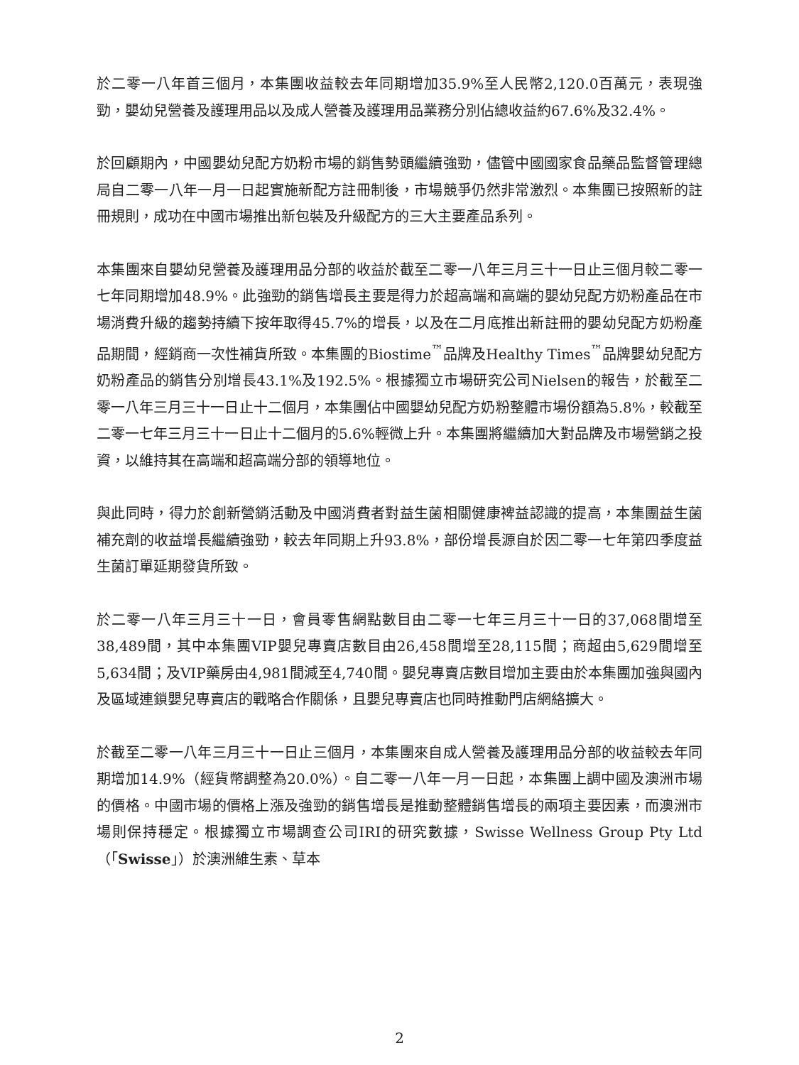於二零一八年首三個月，本集團收益較去年同期增加35.9%至人民幣2,120.0百萬元，表現強勁，嬰幼兒營養及護理用品以及成人營養及護理用品業務分別佔總收益約67.6%及32.4%。
於回顧期內，中國嬰幼兒配方奶粉市場的銷售勢頭繼續強勁，儘管中國國家食品藥品監督管理總局自二零一八年一月一日起實施新配方註冊制後，市場競爭仍然非常激烈。本集團已按照新的註冊規則，成功在中國市場推出新包裝及升級配方的三大主要產品系列。
本集團來自嬰幼兒營養及護理用品分部的收益於截至二零一八年三月三十一日止三個月較二零一七年同期增加48.9%。此強勁的銷售增長主要是得力於超高端和高端的嬰幼兒配方奶粉產品在市場消費升級的趨勢持續下按年取得45.7%的增長，以及在二月底推出新註冊的嬰幼兒配方奶粉產品期間，經銷商一次性補貨所致。本集團的Biostime<sup>™</sup>品牌及Healthy Times<sup>™</sup>品牌嬰幼兒配方奶粉產品的銷售分別增長43.1%及192.5%。根據獨立市場研究公司Nielsen的報告，於截至二零一八年三月三十一日止十二個月，本集團佔中國嬰幼兒配方奶粉整體市場份額為5.8%，較截至二零一七年三月三十一日止十二個月的5.6%輕微上升。本集團將繼續加大對品牌及市場營銷之投資，以維持其在高端和超高端分部的領導地位。
與此同時，得力於創新營銷活動及中國消費者對益生菌相關健康裨益認識的提高，本集團益生菌補充劑的收益增長繼續強勁，較去年同期上升93.8%，部份增長源自於因二零一七年第四季度益生菌訂單延期發貨所致。
於二零一八年三月三十一日，會員零售網點數目由二零一七年三月三十一日的37,068間增至38,489間，其中本集團VIP嬰兒專賣店數目由26,458間增至28,115間；商超由5,629間增至5,634間；及VIP藥房由4,981間減至4,740間。嬰兒專賣店數目增加主要由於本集團加強與國內及區域連鎖嬰兒專賣店的戰略合作關係，且嬰兒專賣店也同時推動門店網絡擴大。
於截至二零一八年三月三十一日止三個月，本集團來自成人營養及護理用品分部的收益較去年同期增加14.9%（經貨幣調整為20.0%）。自二零一八年一月一日起，本集團上調中國及澳洲市場的價格。中國市場的價格上漲及強勁的銷售增長是推動整體銷售增長的兩項主要因素，而澳洲市場則保持穩定。根據獨立市場調查公司IRI的研究數據，Swisse Wellness Group Pty Ltd（「Swisse」）於澳洲維生素、草本
2